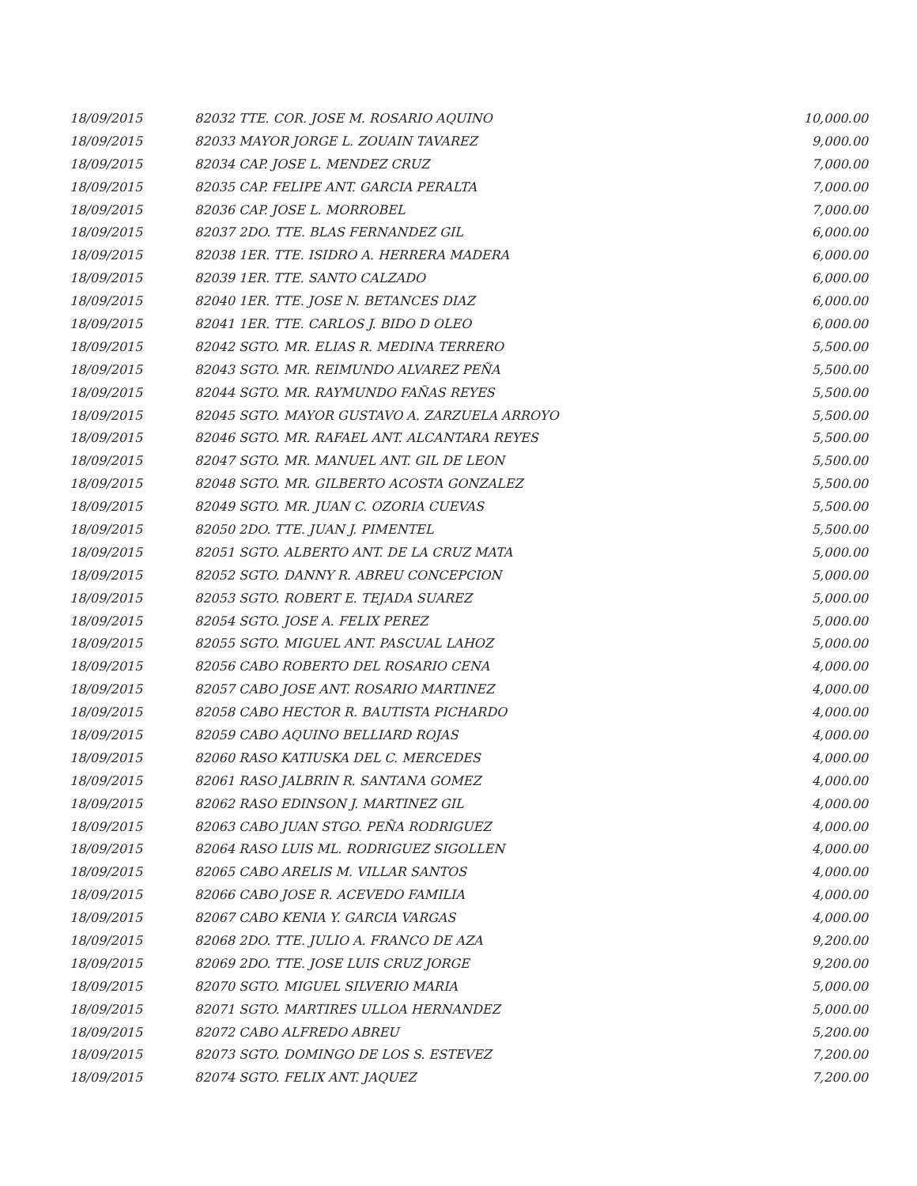| 18/09/2015 | 82032 TTE. COR. JOSE M. ROSARIO AQUINO | 10,000.00 |
| 18/09/2015 | 82033 MAYOR JORGE L. ZOUAIN TAVAREZ | 9,000.00 |
| 18/09/2015 | 82034 CAP. JOSE L. MENDEZ CRUZ | 7,000.00 |
| 18/09/2015 | 82035 CAP. FELIPE ANT. GARCIA PERALTA | 7,000.00 |
| 18/09/2015 | 82036 CAP. JOSE L. MORROBEL | 7,000.00 |
| 18/09/2015 | 82037 2DO. TTE. BLAS FERNANDEZ GIL | 6,000.00 |
| 18/09/2015 | 82038 1ER. TTE. ISIDRO A. HERRERA MADERA | 6,000.00 |
| 18/09/2015 | 82039 1ER. TTE. SANTO CALZADO | 6,000.00 |
| 18/09/2015 | 82040 1ER. TTE. JOSE N. BETANCES DIAZ | 6,000.00 |
| 18/09/2015 | 82041 1ER. TTE. CARLOS J. BIDO D OLEO | 6,000.00 |
| 18/09/2015 | 82042 SGTO. MR. ELIAS R. MEDINA TERRERO | 5,500.00 |
| 18/09/2015 | 82043 SGTO. MR. REIMUNDO ALVAREZ PEÑA | 5,500.00 |
| 18/09/2015 | 82044 SGTO. MR. RAYMUNDO FAÑAS REYES | 5,500.00 |
| 18/09/2015 | 82045 SGTO. MAYOR GUSTAVO A. ZARZUELA ARROYO | 5,500.00 |
| 18/09/2015 | 82046 SGTO. MR. RAFAEL ANT. ALCANTARA REYES | 5,500.00 |
| 18/09/2015 | 82047 SGTO. MR. MANUEL ANT. GIL DE LEON | 5,500.00 |
| 18/09/2015 | 82048 SGTO. MR. GILBERTO ACOSTA GONZALEZ | 5,500.00 |
| 18/09/2015 | 82049 SGTO. MR. JUAN C. OZORIA CUEVAS | 5,500.00 |
| 18/09/2015 | 82050 2DO. TTE. JUAN J. PIMENTEL | 5,500.00 |
| 18/09/2015 | 82051 SGTO. ALBERTO ANT. DE LA CRUZ MATA | 5,000.00 |
| 18/09/2015 | 82052 SGTO. DANNY R. ABREU CONCEPCION | 5,000.00 |
| 18/09/2015 | 82053 SGTO. ROBERT E. TEJADA SUAREZ | 5,000.00 |
| 18/09/2015 | 82054 SGTO. JOSE A. FELIX PEREZ | 5,000.00 |
| 18/09/2015 | 82055 SGTO. MIGUEL ANT. PASCUAL LAHOZ | 5,000.00 |
| 18/09/2015 | 82056 CABO ROBERTO DEL ROSARIO CENA | 4,000.00 |
| 18/09/2015 | 82057 CABO JOSE ANT. ROSARIO MARTINEZ | 4,000.00 |
| 18/09/2015 | 82058 CABO HECTOR R. BAUTISTA PICHARDO | 4,000.00 |
| 18/09/2015 | 82059 CABO AQUINO BELLIARD ROJAS | 4,000.00 |
| 18/09/2015 | 82060 RASO KATIUSKA DEL C. MERCEDES | 4,000.00 |
| 18/09/2015 | 82061 RASO JALBRIN R. SANTANA GOMEZ | 4,000.00 |
| 18/09/2015 | 82062 RASO EDINSON J. MARTINEZ GIL | 4,000.00 |
| 18/09/2015 | 82063 CABO JUAN STGO. PEÑA RODRIGUEZ | 4,000.00 |
| 18/09/2015 | 82064 RASO LUIS ML. RODRIGUEZ SIGOLLEN | 4,000.00 |
| 18/09/2015 | 82065 CABO ARELIS M. VILLAR SANTOS | 4,000.00 |
| 18/09/2015 | 82066 CABO JOSE R. ACEVEDO FAMILIA | 4,000.00 |
| 18/09/2015 | 82067 CABO KENIA Y. GARCIA VARGAS | 4,000.00 |
| 18/09/2015 | 82068 2DO. TTE. JULIO A. FRANCO DE AZA | 9,200.00 |
| 18/09/2015 | 82069 2DO. TTE. JOSE LUIS CRUZ JORGE | 9,200.00 |
| 18/09/2015 | 82070 SGTO. MIGUEL SILVERIO MARIA | 5,000.00 |
| 18/09/2015 | 82071 SGTO. MARTIRES ULLOA HERNANDEZ | 5,000.00 |
| 18/09/2015 | 82072 CABO ALFREDO ABREU | 5,200.00 |
| 18/09/2015 | 82073 SGTO. DOMINGO DE LOS S. ESTEVEZ | 7,200.00 |
| 18/09/2015 | 82074 SGTO. FELIX ANT. JAQUEZ | 7,200.00 |